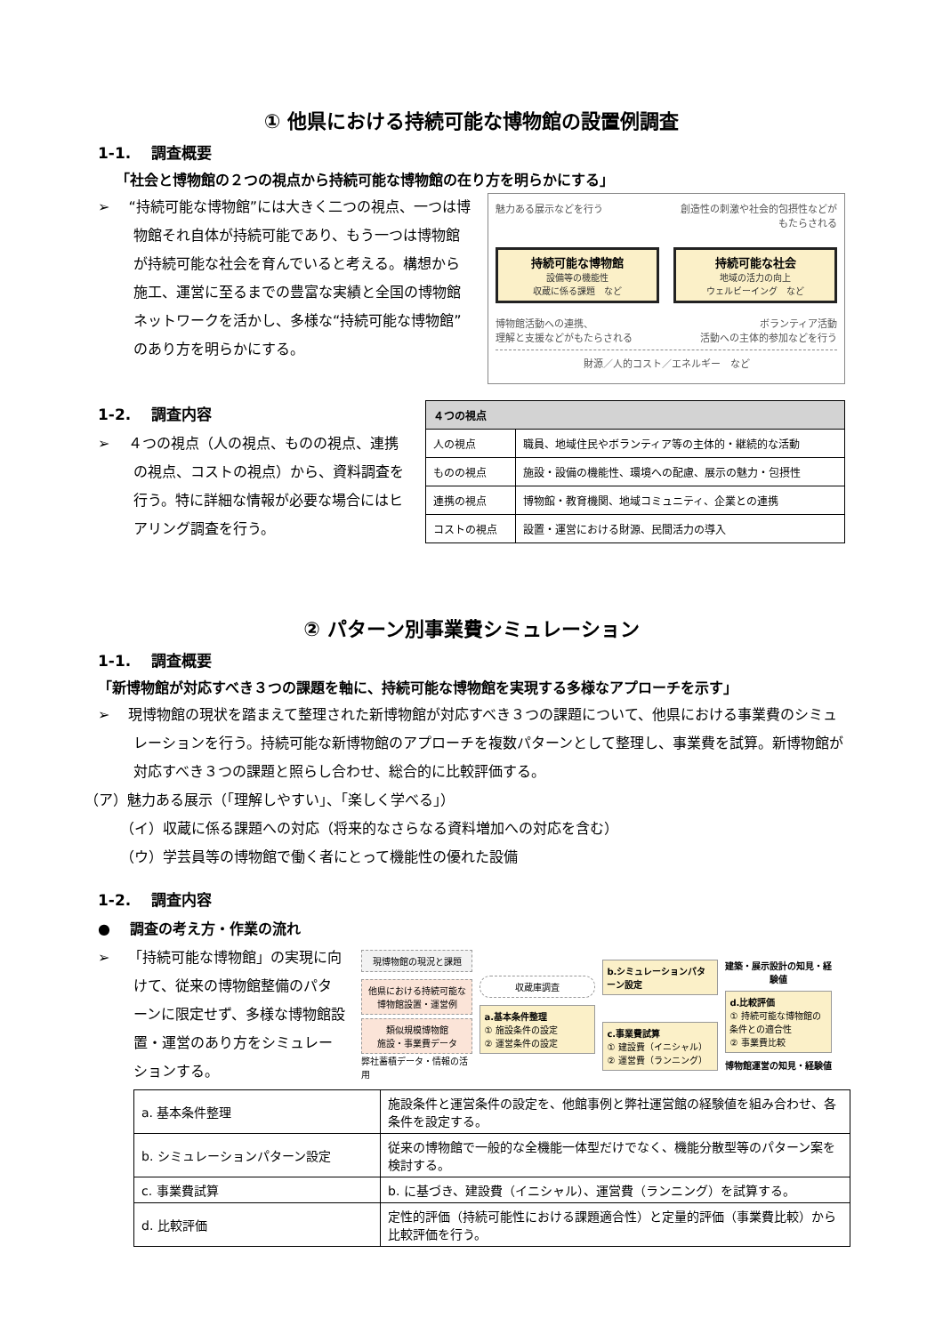① 他県における持続可能な博物館の設置例調査
1-1.　 調査概要
「社会と博物館の２つの視点から持続可能な博物館の在り方を明らかにする」
➢　 “持続可能な博物館”には大きく二つの視点、一つは博物館それ自体が持続可能であり、もう一つは博物館が持続可能な社会を育んでいると考える。構想から施工、運営に至るまでの豊富な実績と全国の博物館ネットワークを活かし、多様な“持続可能な博物館”のあり方を明らかにする。
魅力ある展示などを行う 創造性の刺激や社会的包摂性などが
もたらされる
持続可能な博物館
設備等の機能性
収蔵に係る課題　など
持続可能な社会
地域の活力の向上
ウェルビーイング　など
博物館活動への連携、
理解と支援などがもたらされる ボランティア活動
活動への主体的参加などを行う
財源／人的コスト／エネルギー　など
1-2.　 調査内容
➢　 ４つの視点（人の視点、ものの視点、連携の視点、コストの視点）から、資料調査を行う。特に詳細な情報が必要な場合にはヒアリング調査を行う。
| ４つの視点 | |
| --- | --- |
| 人の視点 | 職員、地域住民やボランティア等の主体的・継続的な活動 |
| ものの視点 | 施設・設備の機能性、環境への配慮、展示の魅力・包摂性 |
| 連携の視点 | 博物館・教育機関、地域コミュニティ、企業との連携 |
| コストの視点 | 設置・運営における財源、民間活力の導入 |
② パターン別事業費シミュレーション
1-1.　 調査概要
「新博物館が対応すべき３つの課題を軸に、持続可能な博物館を実現する多様なアプローチを示す」
➢　 現博物館の現状を踏まえて整理された新博物館が対応すべき３つの課題について、他県における事業費のシミュレーションを行う。持続可能な新博物館のアプローチを複数パターンとして整理し、事業費を試算。新博物館が対応すべき３つの課題と照らし合わせ、総合的に比較評価する。
（ア）魅力ある展示（「理解しやすい」、「楽しく学べる」）
（イ）収蔵に係る課題への対応（将来的なさらなる資料増加への対応を含む）
（ウ）学芸員等の博物館で働く者にとって機能性の優れた設備
1-2.　 調査内容
●　 調査の考え方・作業の流れ
➢　 「持続可能な博物館」の実現に向けて、従来の博物館整備のパターンに限定せず、多様な博物館設置・運営のあり方をシミュレーションする。
現博物館の現況と課題
他県における持続可能な博物館設置・運営例
類似規模博物館
施設・事業費データ
弊社蓄積データ・情報の活用
収蔵庫調査
a.基本条件整理
① 施設条件の設定
② 運営条件の設定
b.シミュレーションパターン設定
c.事業費試算
① 建設費（イニシャル）
② 運営費（ランニング）
建築・展示設計の知見・経験値
d.比較評価
① 持続可能な博物館の条件との適合性
② 事業費比較
博物館運営の知見・経験値
| a. 基本条件整理 | 施設条件と運営条件の設定を、他館事例と弊社運営館の経験値を組み合わせ、各条件を設定する。 |
| b. シミュレーションパターン設定 | 従来の博物館で一般的な全機能一体型だけでなく、機能分散型等のパターン案を検討する。 |
| c. 事業費試算 | b. に基づき、建設費（イニシャル）、運営費（ランニング）を試算する。 |
| d. 比較評価 | 定性的評価（持続可能性における課題適合性）と定量的評価（事業費比較）から比較評価を行う。 |